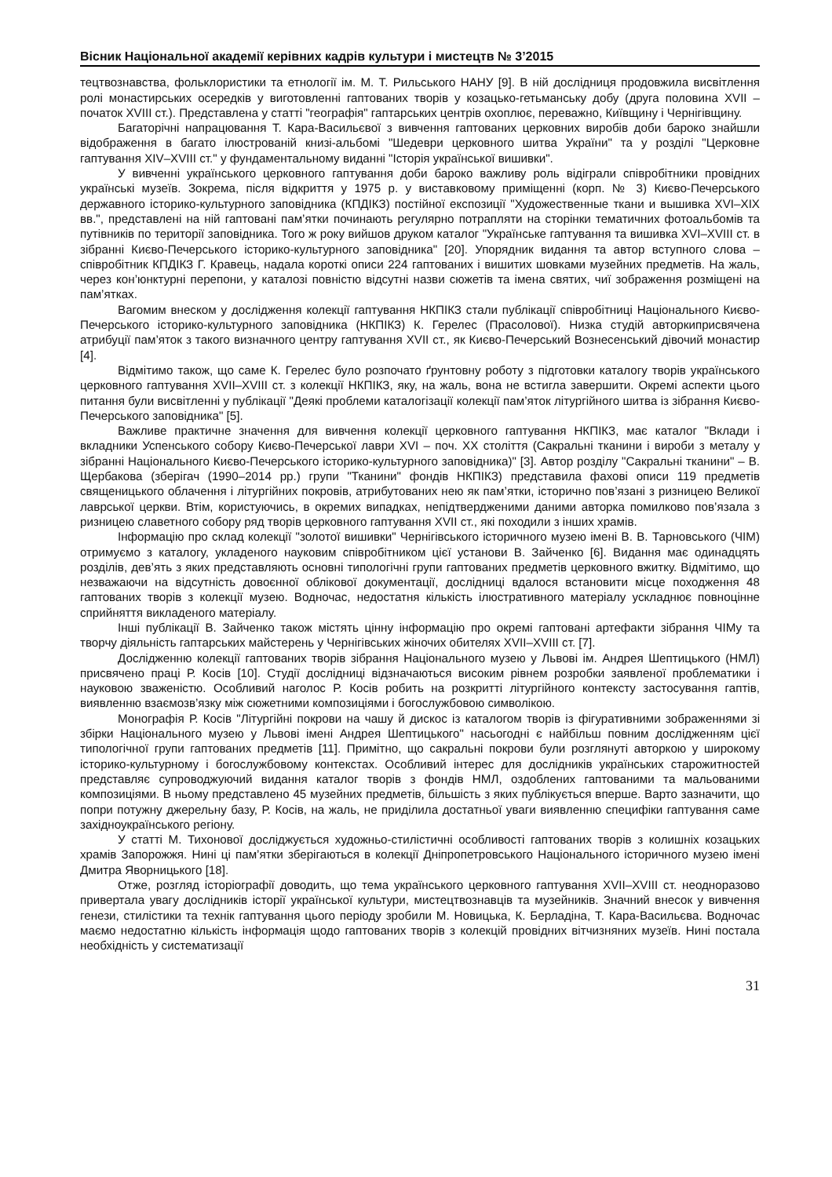Вісник Національної академії керівних кадрів культури і мистецтв № 3’2015
тецтвознавства, фольклористики та етнології ім. М. Т. Рильського НАНУ [9]. В ній дослідниця продовжила висвітлення ролі монастирських осередків у виготовленні гаптованих творів у козацько-гетьманську добу (друга половина XVII – початок XVIII ст.). Представлена у статті "географія" гаптарських центрів охоплює, переважно, Київщину і Чернігівщину.
Багаторічні напрацювання Т. Кара-Васильєвої з вивчення гаптованих церковних виробів доби бароко знайшли відображення в багато ілюстрованій книзі-альбомі "Шедеври церковного шитва України" та у розділі "Церковне гаптування XIV–XVIII ст." у фундаментальному виданні "Історія української вишивки".
У вивченні українського церковного гаптування доби бароко важливу роль відіграли співробітники провідних українські музеїв. Зокрема, після відкриття у 1975 р. у виставковому приміщенні (корп. № 3) Києво-Печерського державного історико-культурного заповідника (КПДІКЗ) постійної експозиції "Художественные ткани и вышивка XVI–XIX вв.", представлені на ній гаптовані пам’ятки починають регулярно потрапляти на сторінки тематичних фотоальбомів та путівників по території заповідника. Того ж року вийшов друком каталог "Українське гаптування та вишивка XVI–XVIII ст. в зібранні Києво-Печерського історико-культурного заповідника" [20]. Упорядник видання та автор вступного слова – співробітник КПДІКЗ Г. Кравець, надала короткі описи 224 гаптованих і вишитих шовками музейних предметів. На жаль, через кон’юнктурні перепони, у каталозі повністю відсутні назви сюжетів та імена святих, чиї зображення розміщені на пам’ятках.
Вагомим внеском у дослідження колекції гаптування НКПІКЗ стали публікації співробітниці Національного Києво-Печерського історико-культурного заповідника (НКПІКЗ) К. Герелес (Прасолової). Низка студій авторкиприсвячена атрибуції пам’яток з такого визначного центру гаптування XVII ст., як Києво-Печерський Вознесенський дівочий монастир [4].
Відмітимо також, що саме К. Герелес було розпочато ґрунтовну роботу з підготовки каталогу творів українського церковного гаптування XVII–XVIII ст. з колекції НКПІКЗ, яку, на жаль, вона не встигла завершити. Окремі аспекти цього питання були висвітленні у публікації "Деякі проблеми каталогізації колекції пам’яток літургійного шитва із зібрання Києво-Печерського заповідника" [5].
Важливе практичне значення для вивчення колекції церковного гаптування НКПІКЗ, має каталог "Вклади і вкладники Успенського собору Києво-Печерської лаври XVI – поч. XX століття (Сакральні тканини і вироби з металу у зібранні Національного Києво-Печерського історико-культурного заповідника)" [3]. Автор розділу "Сакральні тканини" – В. Щербакова (зберігач (1990–2014 рр.) групи "Тканини" фондів НКПІКЗ) представила фахові описи 119 предметів священицького облачення і літургійних покровів, атрибутованих нею як пам’ятки, історично пов’язані з ризницею Великої лаврської церкви. Втім, користуючись, в окремих випадках, непідтвердженими даними авторка помилково пов’язала з ризницею славетного собору ряд творів церковного гаптування XVII ст., які походили з інших храмів.
Інформацію про склад колекції "золотої вишивки" Чернігівського історичного музею імені В. В. Тарновського (ЧІМ) отримуємо з каталогу, укладеного науковим співробітником цієї установи В. Зайченко [6]. Видання має одинадцять розділів, дев’ять з яких представляють основні типологічні групи гаптованих предметів церковного вжитку. Відмітимо, що незважаючи на відсутність довоєнної облікової документації, дослідниці вдалося встановити місце походження 48 гаптованих творів з колекції музею. Водночас, недостатня кількість ілюстративного матеріалу ускладнює повноцінне сприйняття викладеного матеріалу.
Інші публікації В. Зайченко також містять цінну інформацію про окремі гаптовані артефакти зібрання ЧІМу та творчу діяльність гаптарських майстерень у Чернігівських жіночих обителях XVII–XVIII ст. [7].
Дослідженню колекції гаптованих творів зібрання Національного музею у Львові ім. Андрея Шептицького (НМЛ) присвячено праці Р. Косів [10]. Студії дослідниці відзначаються високим рівнем розробки заявленої проблематики і науковою зваженістю. Особливий наголос Р. Косів робить на розкритті літургійного контексту застосування гаптів, виявленню взаємозв’язку між сюжетними композиціями і богослужбовою символікою.
Монографія Р. Косів "Літургійні покрови на чашу й дискос із каталогом творів із фігуративними зображеннями зі збірки Національного музею у Львові імені Андрея Шептицького" насьогодні є найбільш повним дослідженням цієї типологічної групи гаптованих предметів [11]. Примітно, що сакральні покрови були розглянуті авторкою у широкому історико-культурному і богослужбовому контекстах. Особливий інтерес для дослідників українських старожитностей представляє супроводжуючий видання каталог творів з фондів НМЛ, оздоблених гаптованими та мальованими композиціями. В ньому представлено 45 музейних предметів, більшість з яких публікується вперше. Варто зазначити, що попри потужну джерельну базу, Р. Косів, на жаль, не приділила достатньої уваги виявленню специфіки гаптування саме західноукраїнського регіону.
У статті М. Тихонової досліджується художньо-стилістичні особливості гаптованих творів з колишніх козацьких храмів Запорожжя. Нині ці пам’ятки зберігаються в колекції Дніпропетровського Національного історичного музею імені Дмитра Яворницького [18].
Отже, розгляд історіографії доводить, що тема українського церковного гаптування XVII–XVIII ст. неодноразово привертала увагу дослідників історії української культури, мистецтвознавців та музейників. Значний внесок у вивчення генези, стилістики та технік гаптування цього періоду зробили М. Новицька, К. Берладіна, Т. Кара-Васильєва. Водночас маємо недостатню кількість інформація щодо гаптованих творів з колекцій провідних вітчизняних музеїв. Нині постала необхідність у систематизації
31